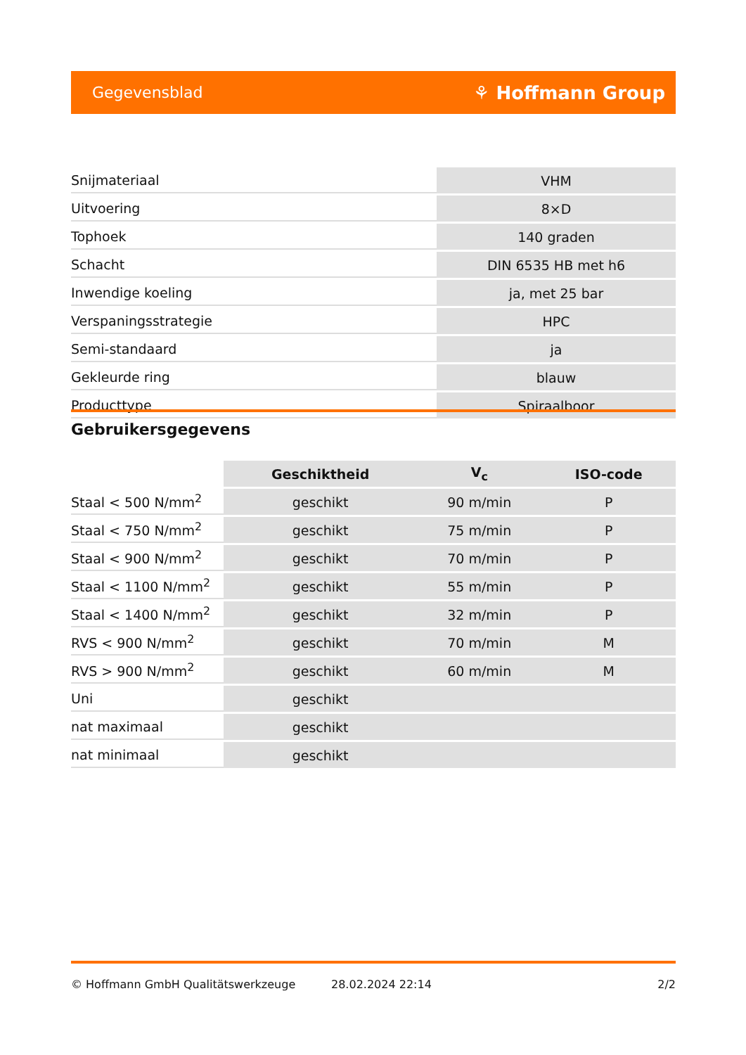Gegevensblad ⚘ Hoffmann Group
| Snijmateriaal | VHM |
| Uitvoering | 8×D |
| Tophoek | 140 graden |
| Schacht | DIN 6535 HB met h6 |
| Inwendige koeling | ja, met 25 bar |
| Verspaningsstrategie | HPC |
| Semi-standaard | ja |
| Gekleurde ring | blauw |
| Producttype | Spiraalboor |
Gebruikersgegevens
| | Geschiktheid | V<sub>c</sub> | ISO-code |
| --- | --- | --- | --- |
| Staal < 500 N/mm<sup>2</sup> | geschikt | 90 m/min | P |
| Staal < 750 N/mm<sup>2</sup> | geschikt | 75 m/min | P |
| Staal < 900 N/mm<sup>2</sup> | geschikt | 70 m/min | P |
| Staal < 1100 N/mm<sup>2</sup> | geschikt | 55 m/min | P |
| Staal < 1400 N/mm<sup>2</sup> | geschikt | 32 m/min | P |
| RVS < 900 N/mm<sup>2</sup> | geschikt | 70 m/min | M |
| RVS > 900 N/mm<sup>2</sup> | geschikt | 60 m/min | M |
| Uni | geschikt | | |
| nat maximaal | geschikt | | |
| nat minimaal | geschikt | | |
© Hoffmann GmbH Qualitätswerkzeuge 28.02.2024 22:14 2/2